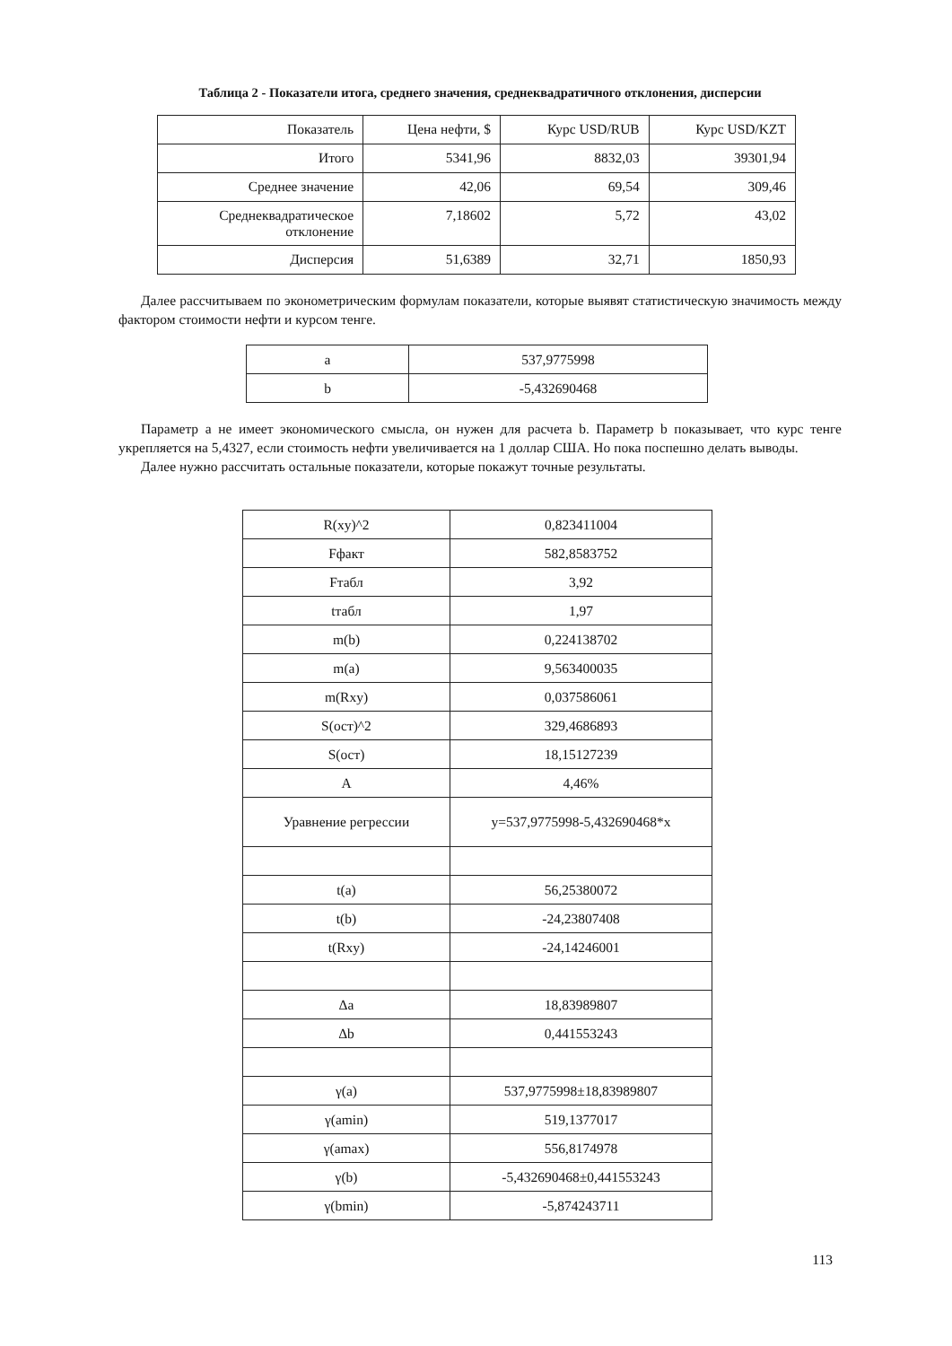Таблица 2 - Показатели итога, среднего значения, среднеквадратичного отклонения, дисперсии
| Показатель | Цена нефти, $ | Курс USD/RUB | Курс USD/KZT |
| --- | --- | --- | --- |
| Итого | 5341,96 | 8832,03 | 39301,94 |
| Среднее значение | 42,06 | 69,54 | 309,46 |
| Среднеквадратическое отклонение | 7,18602 | 5,72 | 43,02 |
| Дисперсия | 51,6389 | 32,71 | 1850,93 |
Далее рассчитываем по эконометрическим формулам показатели, которые выявят статистическую значимость между фактором стоимости нефти и курсом тенге.
| a | 537,9775998 |
| b | -5,432690468 |
Параметр a не имеет экономического смысла, он нужен для расчета b. Параметр b показывает, что курс тенге укрепляется на 5,4327, если стоимость нефти увеличивается на 1 доллар США. Но пока поспешно делать выводы.
Далее нужно рассчитать остальные показатели, которые покажут точные результаты.
| R(xy)^2 | 0,823411004 |
| Fфакт | 582,8583752 |
| Fтабл | 3,92 |
| tтабл | 1,97 |
| m(b) | 0,224138702 |
| m(a) | 9,563400035 |
| m(Rxy) | 0,037586061 |
| S(ост)^2 | 329,4686893 |
| S(ост) | 18,15127239 |
| A | 4,46% |
| Уравнение регрессии | y=537,9775998-5,432690468*x |
| t(a) | 56,25380072 |
| t(b) | -24,23807408 |
| t(Rxy) | -24,14246001 |
| Δa | 18,83989807 |
| Δb | 0,441553243 |
| γ(a) | 537,9775998±18,83989807 |
| γ(amin) | 519,1377017 |
| γ(amax) | 556,8174978 |
| γ(b) | -5,432690468±0,441553243 |
| γ(bmin) | -5,874243711 |
113